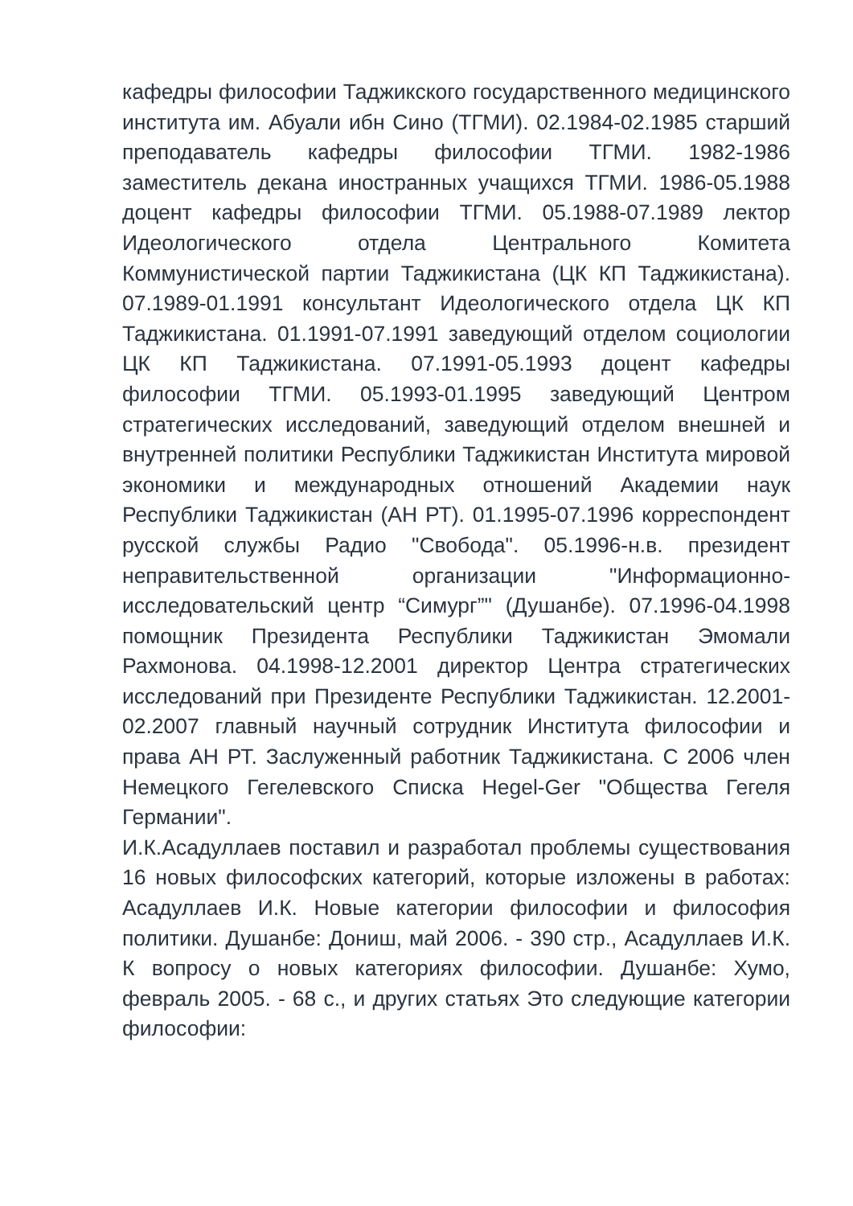кафедры философии Таджикского государственного медицинского института им. Абуали ибн Сино (ТГМИ). 02.1984-02.1985 старший преподаватель кафедры философии ТГМИ. 1982-1986 заместитель декана иностранных учащихся ТГМИ. 1986-05.1988 доцент кафедры философии ТГМИ. 05.1988-07.1989 лектор Идеологического отдела Центрального Комитета Коммунистической партии Таджикистана (ЦК КП Таджикистана). 07.1989-01.1991 консультант Идеологического отдела ЦК КП Таджикистана. 01.1991-07.1991 заведующий отделом социологии ЦК КП Таджикистана. 07.1991-05.1993 доцент кафедры философии ТГМИ. 05.1993-01.1995 заведующий Центром стратегических исследований, заведующий отделом внешней и внутренней политики Республики Таджикистан Института мировой экономики и международных отношений Академии наук Республики Таджикистан (АН РТ). 01.1995-07.1996 корреспондент русской службы Радио "Свобода". 05.1996-н.в. президент неправительственной организации "Информационно-исследовательский центр “Симург”" (Душанбе). 07.1996-04.1998 помощник Президента Республики Таджикистан Эмомали Рахмонова. 04.1998-12.2001 директор Центра стратегических исследований при Президенте Республики Таджикистан. 12.2001-02.2007 главный научный сотрудник Института философии и права АН РТ. Заслуженный работник Таджикистана. С 2006 член Немецкого Гегелевского Списка Hegel-Ger "Общества Гегеля Германии".
И.К.Асадуллаев поставил и разработал проблемы существования 16 новых философских категорий, которые изложены в работах: Асадуллаев И.К. Новые категории философии и философия политики. Душанбе: Дониш, май 2006. - 390 стр., Асадуллаев И.К. К вопросу о новых категориях философии. Душанбе: Хумо, февраль 2005. - 68 с., и других статьях Это следующие категории философии: